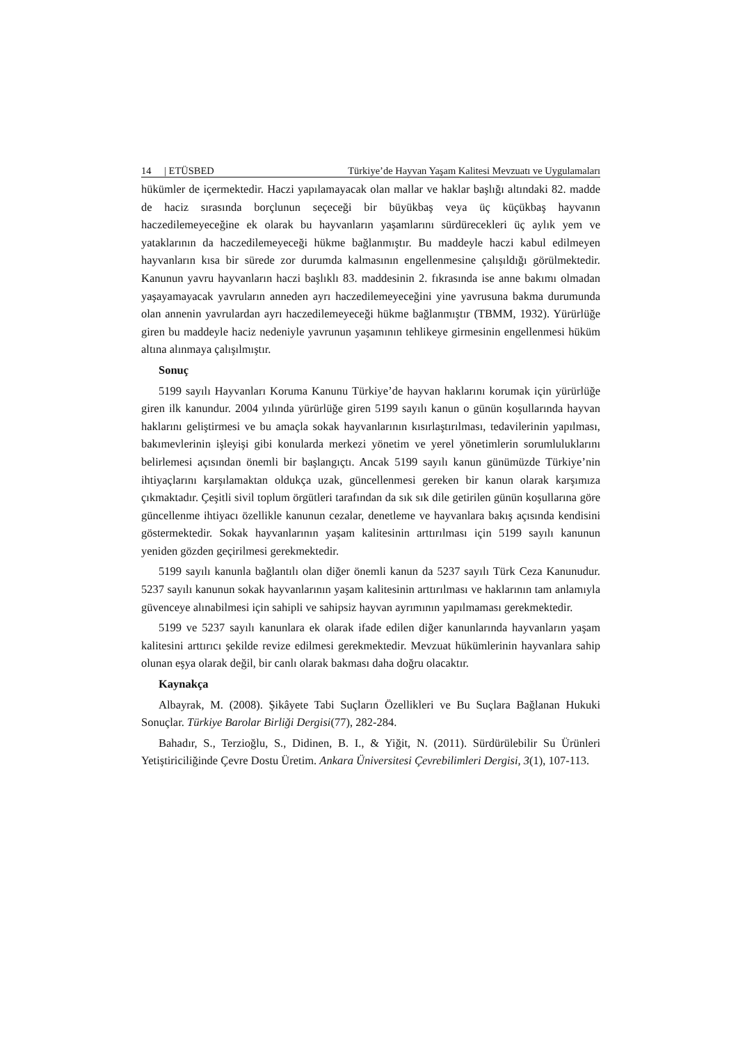14 | ETÜSBED Türkiye’de Hayvan Yaşam Kalitesi Mevzuatı ve Uygulamaları
hükümler de içermektedir. Haczi yapılamayacak olan mallar ve haklar başlığı altındaki 82. madde de haciz sırasında borçlunun seçeceği bir büyükbaş veya üç küçükbaş hayvanın haczedilemeyeceğine ek olarak bu hayvanların yaşamlarını sürdürecekleri üç aylık yem ve yataklarının da haczedilemeyeceği hükme bağlanmıştır. Bu maddeyle haczi kabul edilmeyen hayvanların kısa bir sürede zor durumda kalmasının engellenmesine çalışıldığı görülmektedir. Kanunun yavru hayvanların haczi başlıklı 83. maddesinin 2. fıkrasında ise anne bakımı olmadan yaşayamayacak yavruların anneden ayrı haczedilemeyeceğini yine yavrusuna bakma durumunda olan annenin yavrulardan ayrı haczedilemeyeceği hükme bağlanmıştır (TBMM, 1932). Yürürlüğe giren bu maddeyle haciz nedeniyle yavrunun yaşamının tehlikeye girmesinin engellenmesi hüküm altına alınmaya çalışılmıştır.
Sonuç
5199 sayılı Hayvanları Koruma Kanunu Türkiye’de hayvan haklarını korumak için yürürlüğe giren ilk kanundur. 2004 yılında yürürlüğe giren 5199 sayılı kanun o günün koşullarında hayvan haklarını geliştirmesi ve bu amaçla sokak hayvanlarının kısırlaştırılması, tedavilerinin yapılması, bakımevlerinin işleyişi gibi konularda merkezi yönetim ve yerel yönetimlerin sorumluluklarını belirlemesi açısından önemli bir başlangıçtı. Ancak 5199 sayılı kanun günümüzde Türkiye’nin ihtiyaçlarını karşılamaktan oldukça uzak, güncellenmesi gereken bir kanun olarak karşımıza çıkmaktadır. Çeşitli sivil toplum örgütleri tarafından da sık sık dile getirilen günün koşullarına göre güncellenme ihtiyacı özellikle kanunun cezalar, denetleme ve hayvanlara bakış açısında kendisini göstermektedir. Sokak hayvanlarının yaşam kalitesinin arttırılması için 5199 sayılı kanunun yeniden gözden geçirilmesi gerekmektedir.
5199 sayılı kanunla bağlantılı olan diğer önemli kanun da 5237 sayılı Türk Ceza Kanunudur. 5237 sayılı kanunun sokak hayvanlarının yaşam kalitesinin arttırılması ve haklarının tam anlamıyla güvenceye alınabilmesi için sahipli ve sahipsiz hayvan ayrımının yapılmaması gerekmektedir.
5199 ve 5237 sayılı kanunlara ek olarak ifade edilen diğer kanunlarında hayvanların yaşam kalitesini arttırıcı şekilde revize edilmesi gerekmektedir. Mevzuat hükümlerinin hayvanlara sahip olunan eşya olarak değil, bir canlı olarak bakması daha doğru olacaktır.
Kaynakça
Albayrak, M. (2008). Şikâyete Tabi Suçların Özellikleri ve Bu Suçlara Bağlanan Hukuki Sonuçlar. Türkiye Barolar Birliği Dergisi(77), 282-284.
Bahadır, S., Terzioğlu, S., Didinen, B. I., & Yiğit, N. (2011). Sürdürülebilir Su Ürünleri Yetiştiriciliğinde Çevre Dostu Üretim. Ankara Üniversitesi Çevrebilimleri Dergisi, 3(1), 107-113.